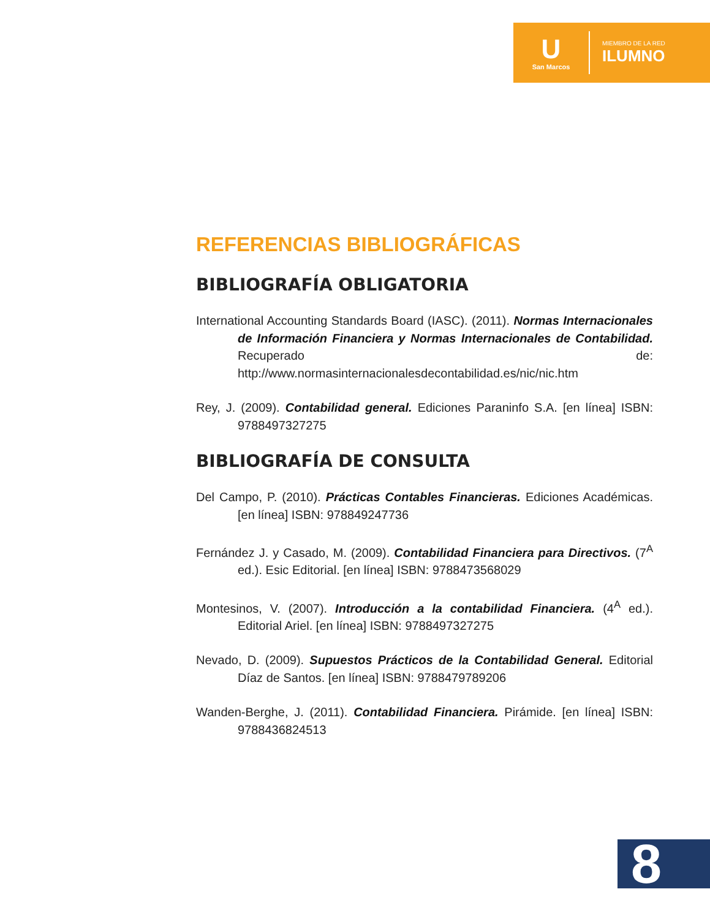U
San Marcos
MIEMBRO DE LA RED
ILUMNO
REFERENCIAS BIBLIOGRÁFICAS
BIBLIOGRAFÍA OBLIGATORIA
International Accounting Standards Board (IASC). (2011). Normas Internacionales de Información Financiera y Normas Internacionales de Contabilidad. Recuperado de: http://www.normasinternacionalesdecontabilidad.es/nic/nic.htm
Rey, J. (2009). Contabilidad general. Ediciones Paraninfo S.A. [en línea] ISBN: 9788497327275
BIBLIOGRAFÍA DE CONSULTA
Del Campo, P. (2010). Prácticas Contables Financieras. Ediciones Académicas. [en línea] ISBN: 978849247736
Fernández J. y Casado, M. (2009). Contabilidad Financiera para Directivos. (7<sup>A</sup> ed.). Esic Editorial. [en línea] ISBN: 9788473568029
Montesinos, V. (2007). Introducción a la contabilidad Financiera. (4<sup>A</sup> ed.). Editorial Ariel. [en línea] ISBN: 9788497327275
Nevado, D. (2009). Supuestos Prácticos de la Contabilidad General. Editorial Díaz de Santos. [en línea] ISBN: 9788479789206
Wanden-Berghe, J. (2011). Contabilidad Financiera. Pirámide. [en línea] ISBN: 9788436824513
8